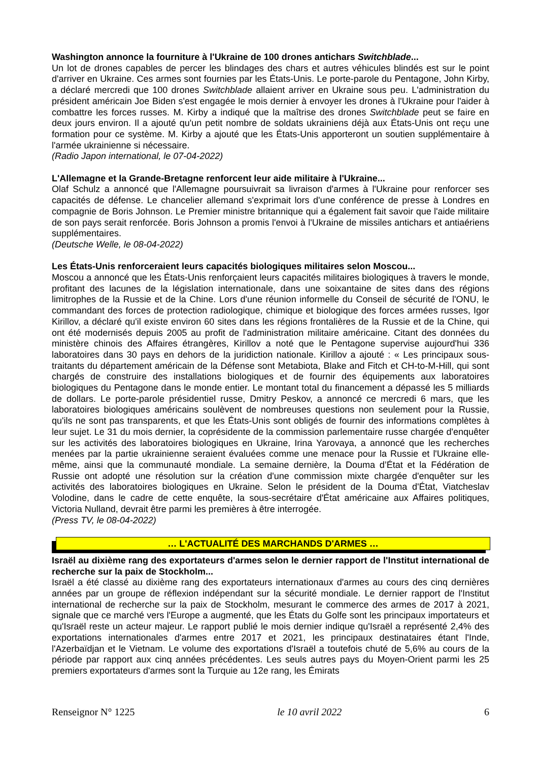Washington annonce la fourniture à l'Ukraine de 100 drones antichars Switchblade...
Un lot de drones capables de percer les blindages des chars et autres véhicules blindés est sur le point d'arriver en Ukraine. Ces armes sont fournies par les États-Unis. Le porte-parole du Pentagone, John Kirby, a déclaré mercredi que 100 drones Switchblade allaient arriver en Ukraine sous peu. L'administration du président américain Joe Biden s'est engagée le mois dernier à envoyer les drones à l'Ukraine pour l'aider à combattre les forces russes. M. Kirby a indiqué que la maîtrise des drones Switchblade peut se faire en deux jours environ. Il a ajouté qu'un petit nombre de soldats ukrainiens déjà aux États-Unis ont reçu une formation pour ce système. M. Kirby a ajouté que les États-Unis apporteront un soutien supplémentaire à l'armée ukrainienne si nécessaire.
(Radio Japon international, le 07-04-2022)
L'Allemagne et la Grande-Bretagne renforcent leur aide militaire à l'Ukraine...
Olaf Schulz a annoncé que l'Allemagne poursuivrait sa livraison d'armes à l'Ukraine pour renforcer ses capacités de défense. Le chancelier allemand s'exprimait lors d'une conférence de presse à Londres en compagnie de Boris Johnson. Le Premier ministre britannique qui a également fait savoir que l'aide militaire de son pays serait renforcée. Boris Johnson a promis l'envoi à l'Ukraine de missiles antichars et antiaériens supplémentaires.
(Deutsche Welle, le 08-04-2022)
Les États-Unis renforceraient leurs capacités biologiques militaires selon Moscou...
Moscou a annoncé que les États-Unis renforçaient leurs capacités militaires biologiques à travers le monde, profitant des lacunes de la législation internationale, dans une soixantaine de sites dans des régions limitrophes de la Russie et de la Chine. Lors d'une réunion informelle du Conseil de sécurité de l'ONU, le commandant des forces de protection radiologique, chimique et biologique des forces armées russes, Igor Kirillov, a déclaré qu'il existe environ 60 sites dans les régions frontalières de la Russie et de la Chine, qui ont été modernisés depuis 2005 au profit de l'administration militaire américaine. Citant des données du ministère chinois des Affaires étrangères, Kirillov a noté que le Pentagone supervise aujourd'hui 336 laboratoires dans 30 pays en dehors de la juridiction nationale. Kirillov a ajouté : « Les principaux sous-traitants du département américain de la Défense sont Metabiota, Blake and Fitch et CH-to-M-Hill, qui sont chargés de construire des installations biologiques et de fournir des équipements aux laboratoires biologiques du Pentagone dans le monde entier. Le montant total du financement a dépassé les 5 milliards de dollars. Le porte-parole présidentiel russe, Dmitry Peskov, a annoncé ce mercredi 6 mars, que les laboratoires biologiques américains soulèvent de nombreuses questions non seulement pour la Russie, qu'ils ne sont pas transparents, et que les États-Unis sont obligés de fournir des informations complètes à leur sujet. Le 31 du mois dernier, la coprésidente de la commission parlementaire russe chargée d'enquêter sur les activités des laboratoires biologiques en Ukraine, Irina Yarovaya, a annoncé que les recherches menées par la partie ukrainienne seraient évaluées comme une menace pour la Russie et l'Ukraine elle-même, ainsi que la communauté mondiale. La semaine dernière, la Douma d’État et la Fédération de Russie ont adopté une résolution sur la création d'une commission mixte chargée d'enquêter sur les activités des laboratoires biologiques en Ukraine. Selon le président de la Douma d'État, Viatcheslav Volodine, dans le cadre de cette enquête, la sous-secrétaire d'État américaine aux Affaires politiques, Victoria Nulland, devrait être parmi les premières à être interrogée.
(Press TV, le 08-04-2022)
… L'ACTUALITÉ DES MARCHANDS D'ARMES …
Israël au dixième rang des exportateurs d'armes selon le dernier rapport de l'Institut international de recherche sur la paix de Stockholm...
Israël a été classé au dixième rang des exportateurs internationaux d'armes au cours des cinq dernières années par un groupe de réflexion indépendant sur la sécurité mondiale. Le dernier rapport de l'Institut international de recherche sur la paix de Stockholm, mesurant le commerce des armes de 2017 à 2021, signale que ce marché vers l'Europe a augmenté, que les États du Golfe sont les principaux importateurs et qu'Israël reste un acteur majeur. Le rapport publié le mois dernier indique qu'Israël a représenté 2,4% des exportations internationales d'armes entre 2017 et 2021, les principaux destinataires étant l'Inde, l'Azerbaïdjan et le Vietnam. Le volume des exportations d'Israël a toutefois chuté de 5,6% au cours de la période par rapport aux cinq années précédentes. Les seuls autres pays du Moyen-Orient parmi les 25 premiers exportateurs d'armes sont la Turquie au 12e rang, les Émirats
Renseignor N° 1225 le 10 avril 2022 6